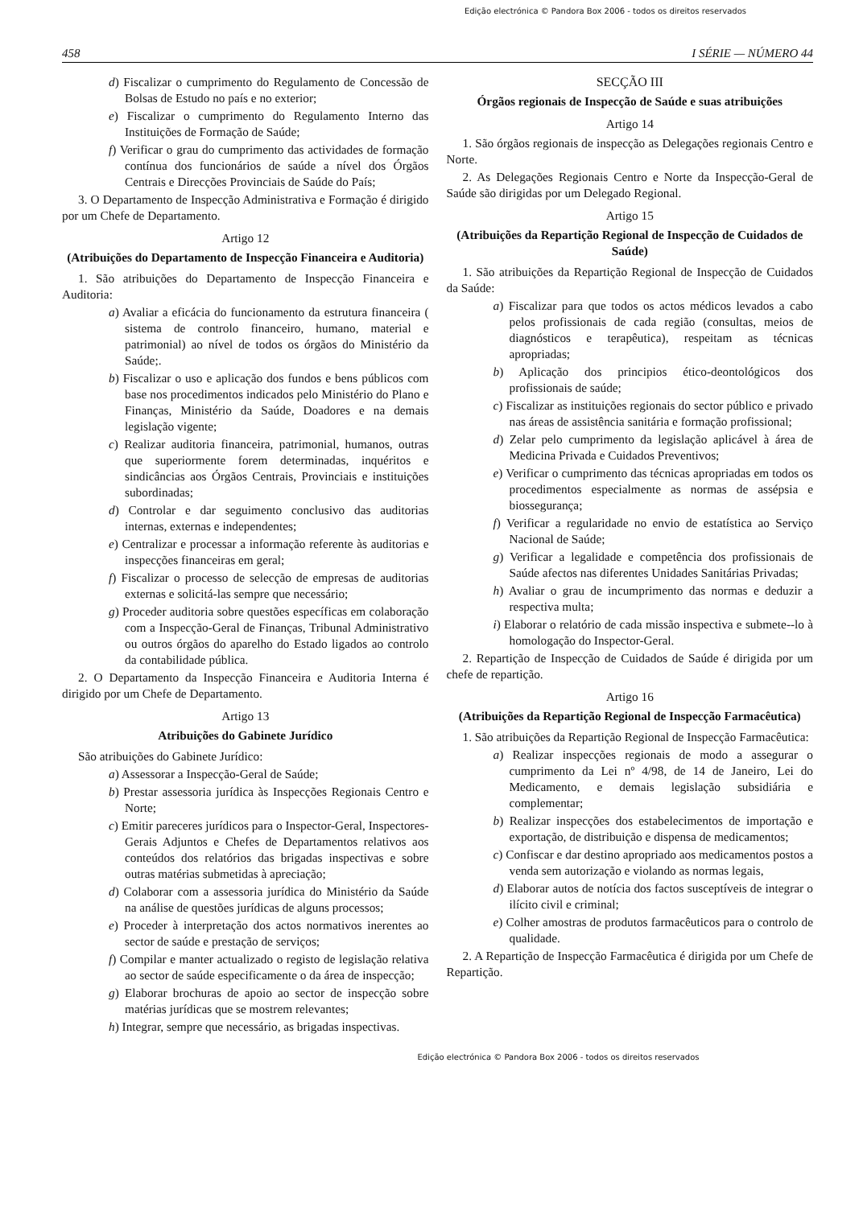Edição electrónica © Pandora Box 2006 - todos os direitos reservados
458 I SÉRIE — NÚMERO 44
d) Fiscalizar o cumprimento do Regulamento de Concessão de Bolsas de Estudo no país e no exterior;
e) Fiscalizar o cumprimento do Regulamento Interno das Instituições de Formação de Saúde;
f) Verificar o grau do cumprimento das actividades de formação contínua dos funcionários de saúde a nível dos Órgãos Centrais e Direcções Provinciais de Saúde do País;
3. O Departamento de Inspecção Administrativa e Formação é dirigido por um Chefe de Departamento.
Artigo 12
(Atribuições do Departamento de Inspecção Financeira e Auditoria)
1. São atribuições do Departamento de Inspecção Financeira e Auditoria:
a) Avaliar a eficácia do funcionamento da estrutura financeira ( sistema de controlo financeiro, humano, material e patrimonial) ao nível de todos os órgãos do Ministério da Saúde;.
b) Fiscalizar o uso e aplicação dos fundos e bens públicos com base nos procedimentos indicados pelo Ministério do Plano e Finanças, Ministério da Saúde, Doadores e na demais legislação vigente;
c) Realizar auditoria financeira, patrimonial, humanos, outras que superiormente forem determinadas, inquéritos e sindicâncias aos Órgãos Centrais, Provinciais e instituições subordinadas;
d) Controlar e dar seguimento conclusivo das auditorias internas, externas e independentes;
e) Centralizar e processar a informação referente às auditorias e inspecções financeiras em geral;
f) Fiscalizar o processo de selecção de empresas de auditorias externas e solicitá-las sempre que necessário;
g) Proceder auditoria sobre questões específicas em colaboração com a Inspecção-Geral de Finanças, Tribunal Administrativo ou outros órgãos do aparelho do Estado ligados ao controlo da contabilidade pública.
2. O Departamento da Inspecção Financeira e Auditoria Interna é dirigido por um Chefe de Departamento.
Artigo 13
Atribuições do Gabinete Jurídico
São atribuições do Gabinete Jurídico:
a) Assessorar a Inspecção-Geral de Saúde;
b) Prestar assessoria jurídica às Inspecções Regionais Centro e Norte;
c) Emitir pareceres jurídicos para o Inspector-Geral, Inspectores-Gerais Adjuntos e Chefes de Departamentos relativos aos conteúdos dos relatórios das brigadas inspectivas e sobre outras matérias submetidas à apreciação;
d) Colaborar com a assessoria jurídica do Ministério da Saúde na análise de questões jurídicas de alguns processos;
e) Proceder à interpretação dos actos normativos inerentes ao sector de saúde e prestação de serviços;
f) Compilar e manter actualizado o registo de legislação relativa ao sector de saúde especificamente o da área de inspecção;
g) Elaborar brochuras de apoio ao sector de inspecção sobre matérias jurídicas que se mostrem relevantes;
h) Integrar, sempre que necessário, as brigadas inspectivas.
SECÇÃO III
Órgãos regionais de Inspecção de Saúde e suas atribuições
Artigo 14
1. São órgãos regionais de inspecção as Delegações regionais Centro e Norte.
2. As Delegações Regionais Centro e Norte da Inspecção-Geral de Saúde são dirigidas por um Delegado Regional.
Artigo 15
(Atribuições da Repartição Regional de Inspecção de Cuidados de Saúde)
1. São atribuições da Repartição Regional de Inspecção de Cuidados da Saúde:
a) Fiscalizar para que todos os actos médicos levados a cabo pelos profissionais de cada região (consultas, meios de diagnósticos e terapêutica), respeitam as técnicas apropriadas;
b) Aplicação dos principios ético-deontológicos dos profissionais de saúde;
c) Fiscalizar as instituições regionais do sector público e privado nas áreas de assistência sanitária e formação profissional;
d) Zelar pelo cumprimento da legislação aplicável à área de Medicina Privada e Cuidados Preventivos;
e) Verificar o cumprimento das técnicas apropriadas em todos os procedimentos especialmente as normas de assépsia e biossegurança;
f) Verificar a regularidade no envio de estatística ao Serviço Nacional de Saúde;
g) Verificar a legalidade e competência dos profissionais de Saúde afectos nas diferentes Unidades Sanitárias Privadas;
h) Avaliar o grau de incumprimento das normas e deduzir a respectiva multa;
i) Elaborar o relatório de cada missão inspectiva e submete--lo à homologação do Inspector-Geral.
2. Repartição de Inspecção de Cuidados de Saúde é dirigida por um chefe de repartição.
Artigo 16
(Atribuições da Repartição Regional de Inspecção Farmacêutica)
1. São atribuições da Repartição Regional de Inspecção Farmacêutica:
a) Realizar inspecções regionais de modo a assegurar o cumprimento da Lei nº 4/98, de 14 de Janeiro, Lei do Medicamento, e demais legislação subsidiária e complementar;
b) Realizar inspecções dos estabelecimentos de importação e exportação, de distribuição e dispensa de medicamentos;
c) Confiscar e dar destino apropriado aos medicamentos postos a venda sem autorização e violando as normas legais,
d) Elaborar autos de notícia dos factos susceptíveis de integrar o ilícito civil e criminal;
e) Colher amostras de produtos farmacêuticos para o controlo de qualidade.
2. A Repartição de Inspecção Farmacêutica é dirigida por um Chefe de Repartição.
Edição electrónica © Pandora Box 2006 - todos os direitos reservados